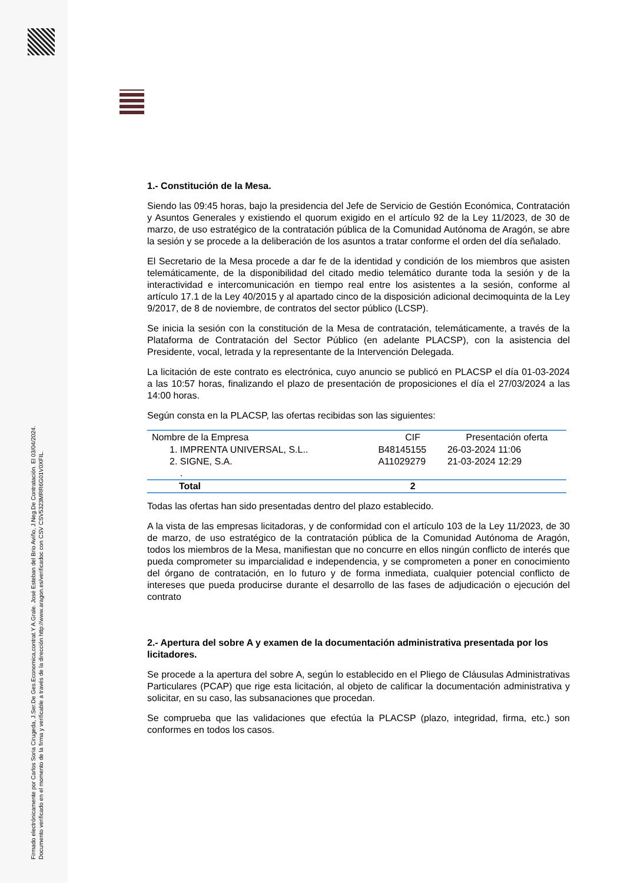Firmado electrónicamente por Carlos Soria Cirugeda, J.Ser.De Ges.Economica,contrat.Y A.Grale. José Esteban del Brio Aviño, J.Neg.De Contratación. El 03/04/2024.
Documento verificado en el momento de la firma y verificable a través de la dirección http://www.aragon.es/verificadoc con CSV CSV5323MRR6G01V0XFIL.
1.- Constitución de la Mesa.
Siendo las 09:45 horas, bajo la presidencia del Jefe de Servicio de Gestión Económica, Contratación y Asuntos Generales y existiendo el quorum exigido en el artículo 92 de la Ley 11/2023, de 30 de marzo, de uso estratégico de la contratación pública de la Comunidad Autónoma de Aragón, se abre la sesión y se procede a la deliberación de los asuntos a tratar conforme el orden del día señalado.
El Secretario de la Mesa procede a dar fe de la identidad y condición de los miembros que asisten telemáticamente, de la disponibilidad del citado medio telemático durante toda la sesión y de la interactividad e intercomunicación en tiempo real entre los asistentes a la sesión, conforme al artículo 17.1 de la Ley 40/2015 y al apartado cinco de la disposición adicional decimoquinta de la Ley 9/2017, de 8 de noviembre, de contratos del sector público (LCSP).
Se inicia la sesión con la constitución de la Mesa de contratación, telemáticamente, a través de la Plataforma de Contratación del Sector Público (en adelante PLACSP), con la asistencia del Presidente, vocal, letrada y la representante de la Intervención Delegada.
La licitación de este contrato es electrónica, cuyo anuncio se publicó en PLACSP el día 01-03-2024 a las 10:57 horas, finalizando el plazo de presentación de proposiciones el día el 27/03/2024 a las 14:00 horas.
Según consta en la PLACSP, las ofertas recibidas son las siguientes:
| Nombre de la Empresa | CIF | Presentación oferta |
| --- | --- | --- |
| 1. IMPRENTA UNIVERSAL, S.L.. | B48145155 | 26-03-2024 11:06 |
| 2. SIGNE, S.A. . | A11029279 | 21-03-2024 12:29 |
| Total | 2 | |
Todas las ofertas han sido presentadas dentro del plazo establecido.
A la vista de las empresas licitadoras, y de conformidad con el artículo 103 de la Ley 11/2023, de 30 de marzo, de uso estratégico de la contratación pública de la Comunidad Autónoma de Aragón, todos los miembros de la Mesa, manifiestan que no concurre en ellos ningún conflicto de interés que pueda comprometer su imparcialidad e independencia, y se comprometen a poner en conocimiento del órgano de contratación, en lo futuro y de forma inmediata, cualquier potencial conflicto de intereses que pueda producirse durante el desarrollo de las fases de adjudicación o ejecución del contrato
2.- Apertura del sobre A y examen de la documentación administrativa presentada por los licitadores.
Se procede a la apertura del sobre A, según lo establecido en el Pliego de Cláusulas Administrativas Particulares (PCAP) que rige esta licitación, al objeto de calificar la documentación administrativa y solicitar, en su caso, las subsanaciones que procedan.
Se comprueba que las validaciones que efectúa la PLACSP (plazo, integridad, firma, etc.) son conformes en todos los casos.